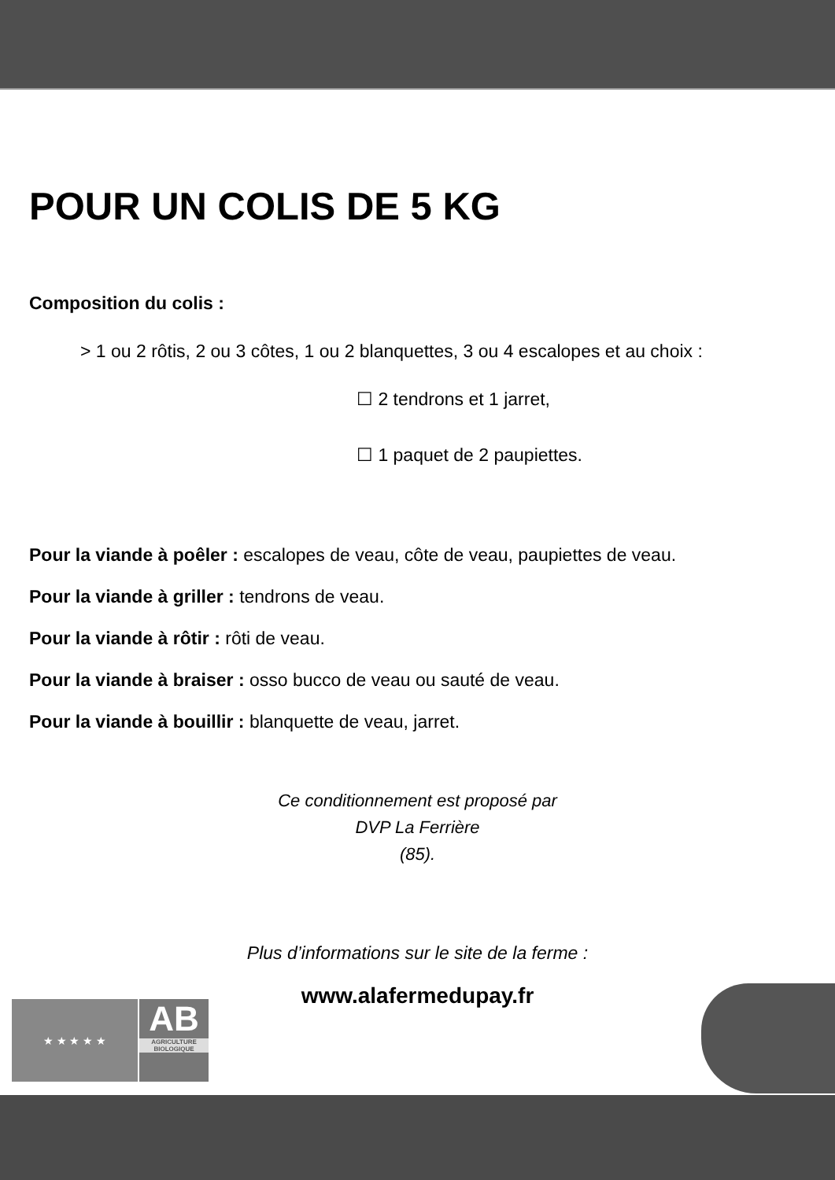POUR UN COLIS DE 5 KG
Composition du colis :
> 1 ou 2 rôtis, 2 ou 3 côtes, 1 ou 2 blanquettes, 3 ou 4 escalopes et au choix :
☐ 2 tendrons et 1 jarret,
☐ 1 paquet de 2 paupiettes.
Pour la viande à poêler : escalopes de veau, côte de veau, paupiettes de veau.
Pour la viande à griller : tendrons de veau.
Pour la viande à rôtir : rôti de veau.
Pour la viande à braiser : osso bucco de veau ou sauté de veau.
Pour la viande à bouillir : blanquette de veau, jarret.
Ce conditionnement est proposé par
DVP La Ferrière
(85).
Plus d’informations sur le site de la ferme :
www.alafermedupay.fr
★ ★ ★ ★ ★
AB
AGRICULTURE
BIOLOGIQUE